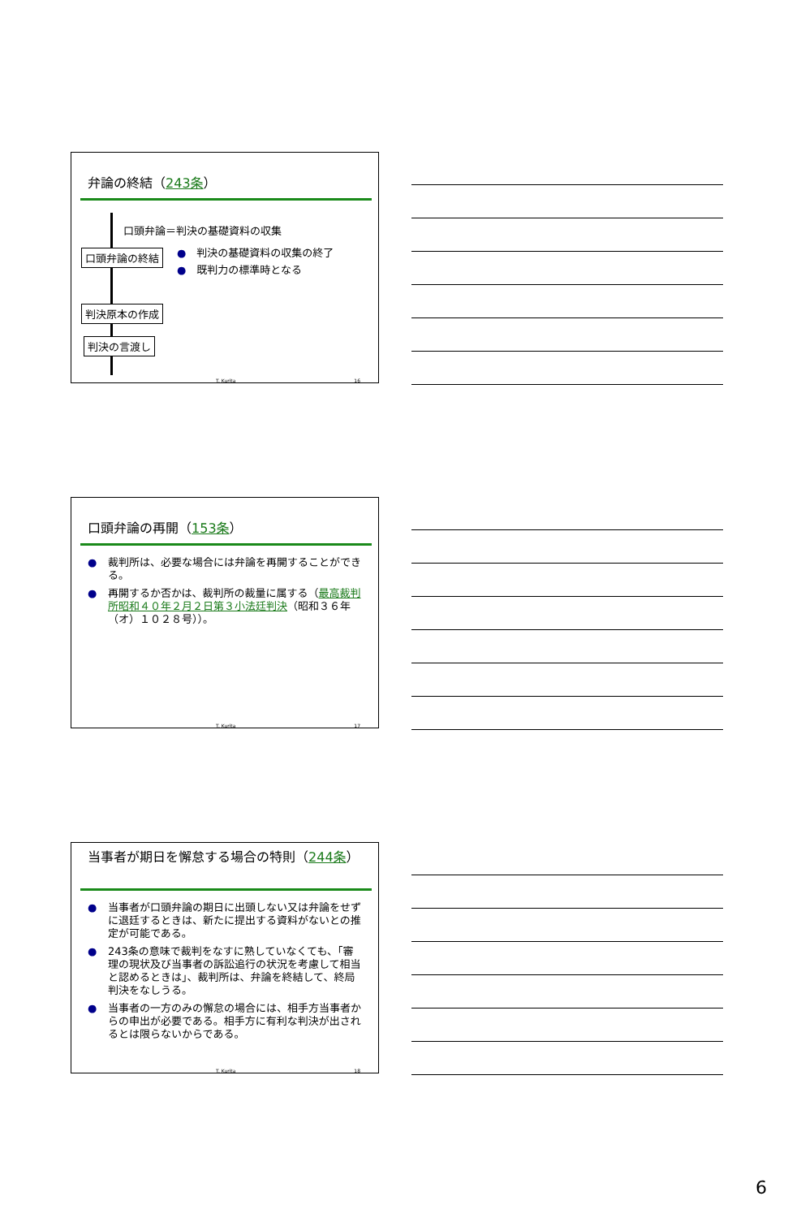弁論の終結（243条）
口頭弁論＝判決の基礎資料の収集
口頭弁論の終結
●　判決の基礎資料の収集の終了
●　既判力の標準時となる
判決原本の作成
判決の言渡し
T. Kurita 16
口頭弁論の再開（153条）
● 裁判所は、必要な場合には弁論を再開することができる。
● 再開するか否かは、裁判所の裁量に属する（最高裁判所昭和４０年２月２日第３小法廷判決（昭和３６年（オ）１０２８号））。
T. Kurita 17
当事者が期日を懈怠する場合の特則（244条）
● 当事者が口頭弁論の期日に出頭しない又は弁論をせずに退廷するときは、新たに提出する資料がないとの推定が可能である。
● 243条の意味で裁判をなすに熟していなくても、「審理の現状及び当事者の訴訟追行の状況を考慮して相当と認めるときは」、裁判所は、弁論を終結して、終局判決をなしうる。
● 当事者の一方のみの懈怠の場合には、相手方当事者からの申出が必要である。相手方に有利な判決が出されるとは限らないからである。
T. Kurita 18
6